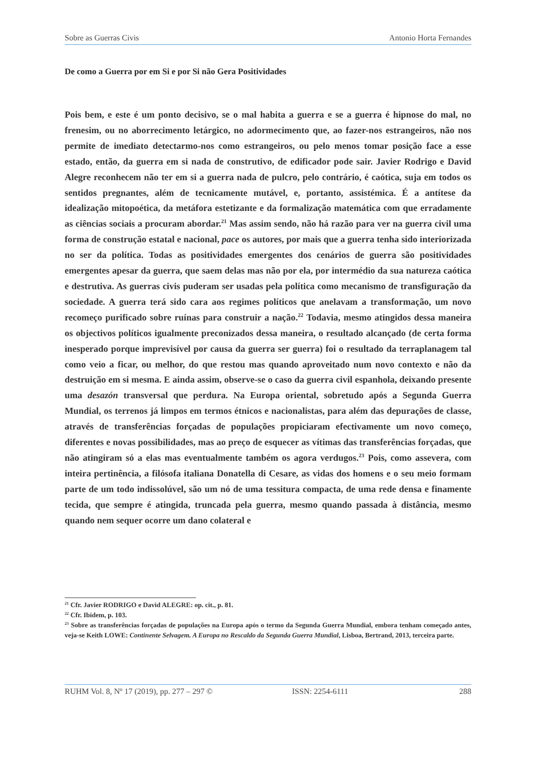Sobre as Guerras Civis Antonio Horta Fernandes
De como a Guerra por em Si e por Si não Gera Positividades
Pois bem, e este é um ponto decisivo, se o mal habita a guerra e se a guerra é hipnose do mal, no frenesim, ou no aborrecimento letárgico, no adormecimento que, ao fazer-nos estrangeiros, não nos permite de imediato detectarmo-nos como estrangeiros, ou pelo menos tomar posição face a esse estado, então, da guerra em si nada de construtivo, de edificador pode sair. Javier Rodrigo e David Alegre reconhecem não ter em si a guerra nada de pulcro, pelo contrário, é caótica, suja em todos os sentidos pregnantes, além de tecnicamente mutável, e, portanto, assistémica. É a antítese da idealização mitopoética, da metáfora estetizante e da formalização matemática com que erradamente as ciências sociais a procuram abordar.<sup>21</sup> Mas assim sendo, não há razão para ver na guerra civil uma forma de construção estatal e nacional, pace os autores, por mais que a guerra tenha sido interiorizada no ser da política. Todas as positividades emergentes dos cenários de guerra são positividades emergentes apesar da guerra, que saem delas mas não por ela, por intermédio da sua natureza caótica e destrutiva. As guerras civis puderam ser usadas pela política como mecanismo de transfiguração da sociedade. A guerra terá sido cara aos regimes políticos que anelavam a transformação, um novo recomeço purificado sobre ruínas para construir a nação.<sup>22</sup> Todavia, mesmo atingidos dessa maneira os objectivos políticos igualmente preconizados dessa maneira, o resultado alcançado (de certa forma inesperado porque imprevisível por causa da guerra ser guerra) foi o resultado da terraplanagem tal como veio a ficar, ou melhor, do que restou mas quando aproveitado num novo contexto e não da destruição em si mesma. E ainda assim, observe-se o caso da guerra civil espanhola, deixando presente uma desazón transversal que perdura. Na Europa oriental, sobretudo após a Segunda Guerra Mundial, os terrenos já limpos em termos étnicos e nacionalistas, para além das depurações de classe, através de transferências forçadas de populações propiciaram efectivamente um novo começo, diferentes e novas possibilidades, mas ao preço de esquecer as vítimas das transferências forçadas, que não atingiram só a elas mas eventualmente também os agora verdugos.<sup>23</sup> Pois, como assevera, com inteira pertinência, a filósofa italiana Donatella di Cesare, as vidas dos homens e o seu meio formam parte de um todo indissolúvel, são um nó de uma tessitura compacta, de uma rede densa e finamente tecida, que sempre é atingida, truncada pela guerra, mesmo quando passada à distância, mesmo quando nem sequer ocorre um dano colateral e
<sup>21</sup> Cfr. Javier RODRIGO e David ALEGRE: op. cit., p. 81.
<sup>22</sup> Cfr. Ibídem, p. 103.
<sup>23</sup> Sobre as transferências forçadas de populações na Europa após o termo da Segunda Guerra Mundial, embora tenham começado antes, veja-se Keith LOWE: Continente Selvagem. A Europa no Rescaldo da Segunda Guerra Mundial, Lisboa, Bertrand, 2013, terceira parte.
RUHM Vol. 8, Nº 17 (2019), pp. 277 – 297 © ISSN: 2254-6111 288